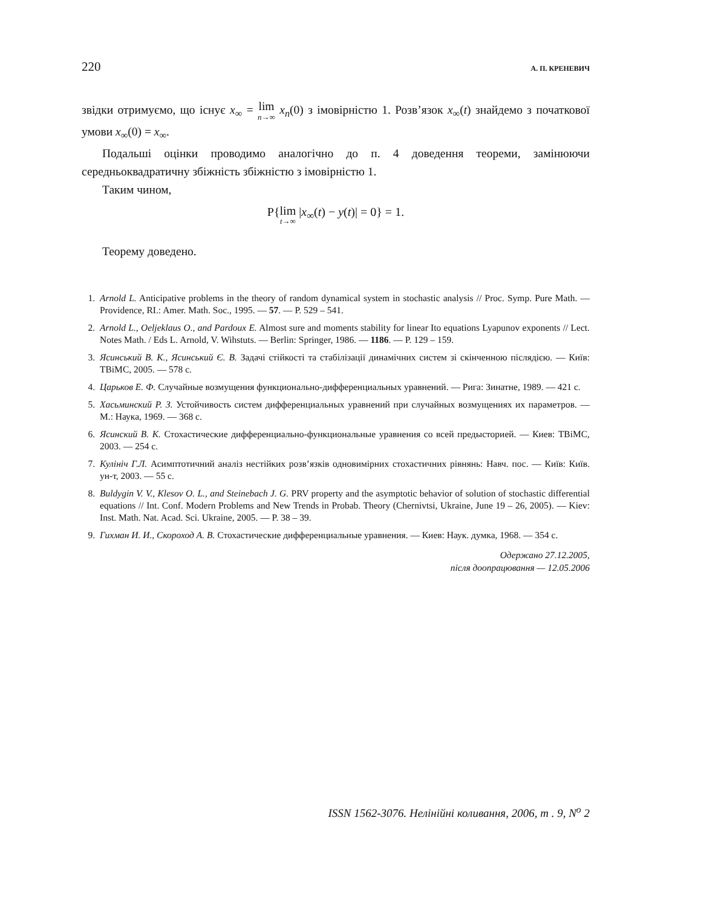220 А. П. КРЕНЕВИЧ
звідки отримуємо, що існує x<sub>∞</sub> = lim n→∞ x<sub>n</sub>(0) з імовірністю 1. Розв’язок x<sub>∞</sub>(t) знайдемо з початкової умови x<sub>∞</sub>(0) = x<sub>∞</sub>.
Подальші оцінки проводимо аналогічно до п. 4 доведення теореми, замінюючи середньоквадратичну збіжність збіжністю з імовірністю 1.
Таким чином,
P{lim t→∞ |x<sub>∞</sub>(t) − y(t)| = 0} = 1.
Теорему доведено.
1. Arnold L. Anticipative problems in the theory of random dynamical system in stochastic analysis // Proc. Symp. Pure Math. — Providence, RI.: Amer. Math. Soc., 1995. — 57. — P. 529 – 541.
2. Arnold L., Oeljeklaus O., and Pardoux E. Almost sure and moments stability for linear Ito equations Lyapunov exponents // Lect. Notes Math. / Eds L. Arnold, V. Wihstuts. — Berlin: Springer, 1986. — 1186. — P. 129 – 159.
3. Ясинський В. К., Ясинський Є. В. Задачі стійкості та стабілізації динамічних систем зі скінченною післядією. — Київ: ТВіМС, 2005. — 578 с.
4. Царьков Е. Ф. Случайные возмущения функционально-дифференциальных уравнений. — Рига: Зинатне, 1989. — 421 с.
5. Хасьминский Р. З. Устойчивость систем дифференциальных уравнений при случайных возмущениях их параметров. — М.: Наука, 1969. — 368 с.
6. Ясинский В. К. Стохастические дифференциально-функциональные уравнения со всей предысторией. — Киев: ТВіМС, 2003. — 254 с.
7. Кулініч Г.Л. Асимптотичний аналіз нестійких розв’язків одновимірних стохастичних рівнянь: Навч. пос. — Київ: Київ. ун-т, 2003. — 55 с.
8. Buldygin V. V., Klesov O. L., and Steinebach J. G. PRV property and the asymptotic behavior of solution of stochastic differential equations // Int. Conf. Modern Problems and New Trends in Probab. Theory (Chernivtsi, Ukraine, June 19 – 26, 2005). — Kiev: Inst. Math. Nat. Acad. Sci. Ukraine, 2005. — P. 38 – 39.
9. Гихман И. И., Скороход А. В. Стохастические дифференциальные уравнения. — Киев: Наук. думка, 1968. — 354 с.
Одержано 27.12.2005,
після доопрацювання — 12.05.2006
ISSN 1562-3076. Нелінійні коливання, 2006, т . 9, N<sup>о</sup> 2